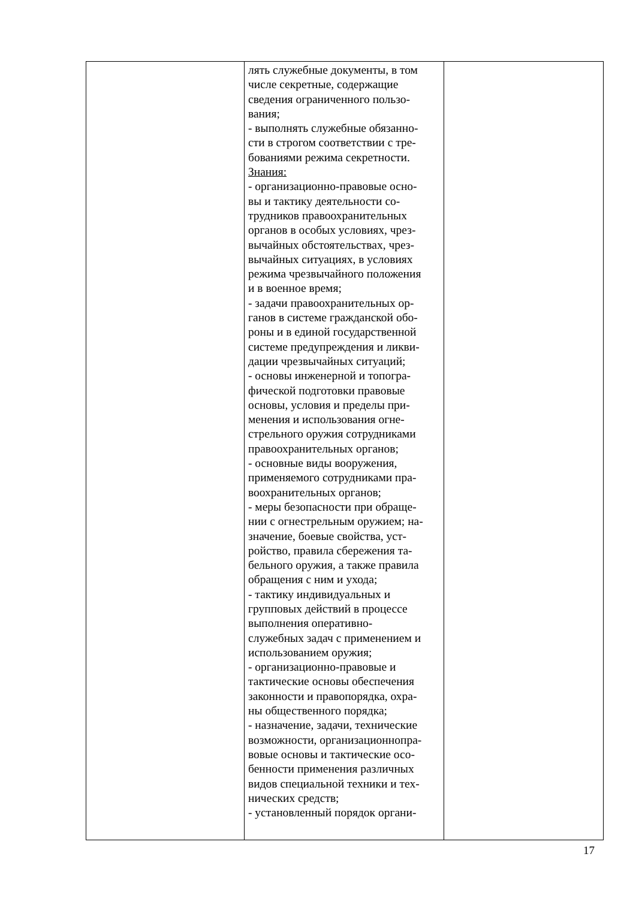| | лять служебные документы, в том числе секретные, содержащие сведения ограниченного пользо- вания; - выполнять служебные обязанно- сти в строгом соответствии с тре- бованиями режима секретности. Знания: - организационно-правовые осно- вы и тактику деятельности со- трудников правоохранительных органов в особых условиях, чрез- вычайных обстоятельствах, чрез- вычайных ситуациях, в условиях режима чрезвычайного положения и в военное время; - задачи правоохранительных ор- ганов в системе гражданской обо- роны и в единой государственной системе предупреждения и ликви- дации чрезвычайных ситуаций; - основы инженерной и топогра- фической подготовки правовые основы, условия и пределы при- менения и использования огне- стрельного оружия сотрудниками правоохранительных органов; - основные виды вооружения, применяемого сотрудниками пра- воохранительных органов; - меры безопасности при обраще- нии с огнестрельным оружием; на- значение, боевые свойства, уст- ройство, правила сбережения та- бельного оружия, а также правила обращения с ним и ухода; - тактику индивидуальных и групповых действий в процессе выполнения оперативно- служебных задач с применением и использованием оружия; - организационно-правовые и тактические основы обеспечения законности и правопорядка, охра- ны общественного порядка; - назначение, задачи, технические возможности, организационнопра- вовые основы и тактические осо- бенности применения различных видов специальной техники и тех- нических средств; - установленный порядок органи- | |
17